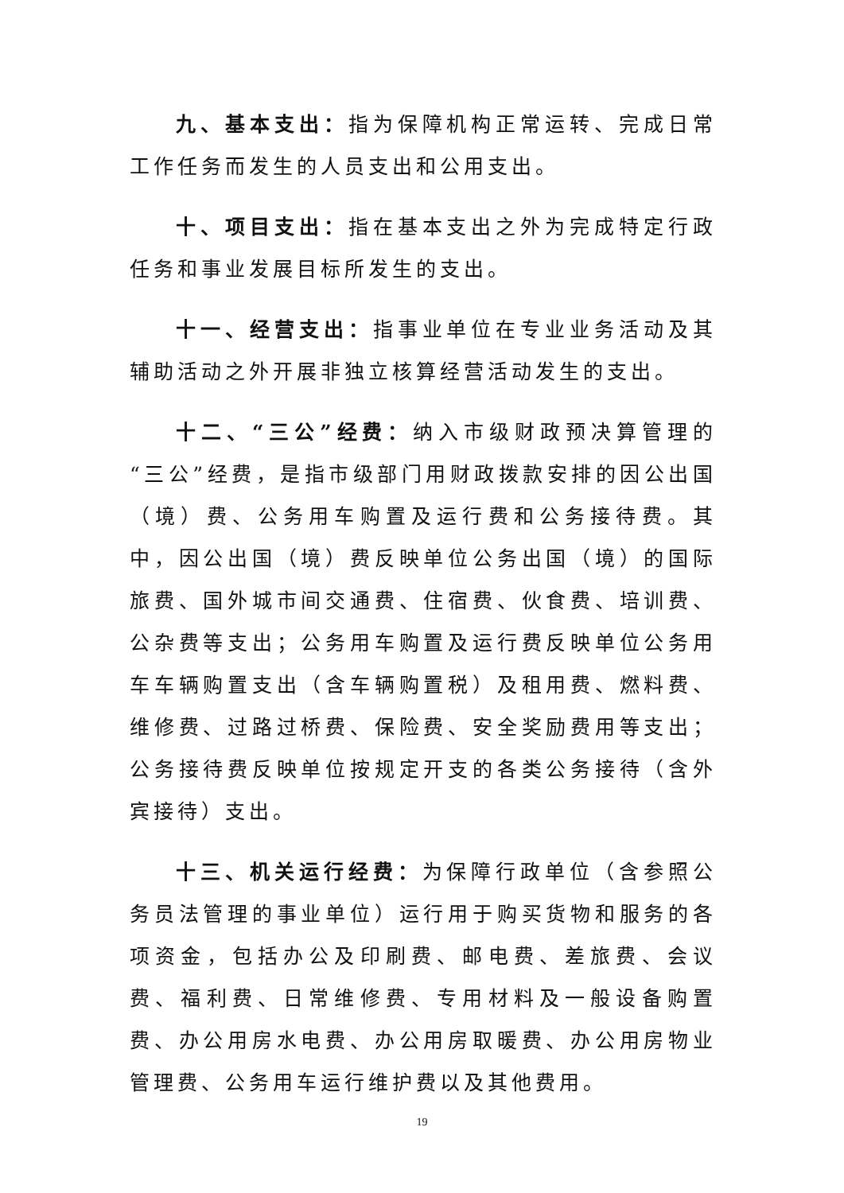九、基本支出：指为保障机构正常运转、完成日常工作任务而发生的人员支出和公用支出。
十、项目支出：指在基本支出之外为完成特定行政任务和事业发展目标所发生的支出。
十一、经营支出：指事业单位在专业业务活动及其辅助活动之外开展非独立核算经营活动发生的支出。
十二、“三公”经费：纳入市级财政预决算管理的“三公”经费，是指市级部门用财政拨款安排的因公出国（境）费、公务用车购置及运行费和公务接待费。其中，因公出国（境）费反映单位公务出国（境）的国际旅费、国外城市间交通费、住宿费、伙食费、培训费、公杂费等支出；公务用车购置及运行费反映单位公务用车车辆购置支出（含车辆购置税）及租用费、燃料费、维修费、过路过桥费、保险费、安全奖励费用等支出；公务接待费反映单位按规定开支的各类公务接待（含外宾接待）支出。
十三、机关运行经费：为保障行政单位（含参照公务员法管理的事业单位）运行用于购买货物和服务的各项资金，包括办公及印刷费、邮电费、差旅费、会议费、福利费、日常维修费、专用材料及一般设备购置费、办公用房水电费、办公用房取暖费、办公用房物业管理费、公务用车运行维护费以及其他费用。
19